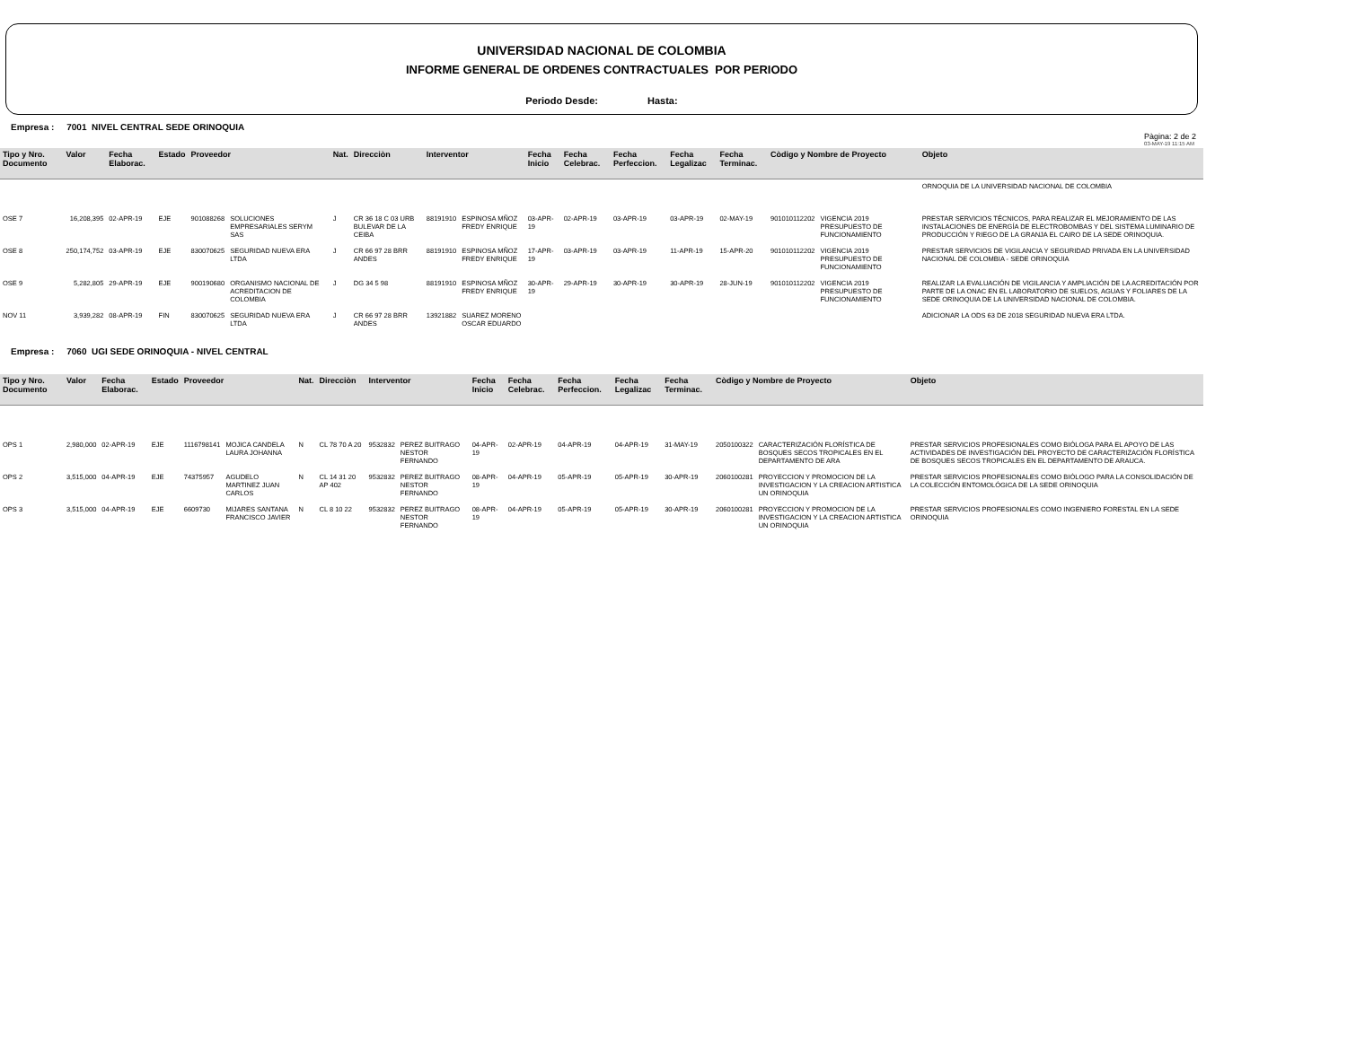UNIVERSIDAD NACIONAL DE COLOMBIA
INFORME GENERAL DE ORDENES CONTRACTUALES POR PERIODO
Periodo Desde: Hasta:
Empresa : 7001 NIVEL CENTRAL SEDE ORINOQUIA
Pàgina: 2 de 2
03-MAY-19 11:15 AM
| Tipo y Nro. Documento | Valor | Fecha Elaborac. | Estado | Proveedor | | Nat. | Direcciòn | Interventor | | Fecha Inicio | Fecha Celebrac. | Fecha Perfeccion. | Fecha Legalizac | Fecha Terminac. | Còdigo y Nombre de Proyecto | | Objeto |
| --- | --- | --- | --- | --- | --- | --- | --- | --- | --- | --- | --- | --- | --- | --- | --- | --- | --- |
| | | | | | | | | | | | | | | | | | ORNOQUIA DE LA UNIVERSIDAD NACIONAL DE COLOMBIA |
| OSE 7 | 16,208,395 | 02-APR-19 | EJE | 901088268 | SOLUCIONES EMPRESARIALES SERYM SAS | J | CR 36 18 C 03 URB BULEVAR DE LA CEIBA | 88191910 | ESPINOSA MÑOZ FREDY ENRIQUE | 03-APR-19 | 02-APR-19 | 03-APR-19 | 03-APR-19 | 02-MAY-19 | 901010112202 | VIGENCIA 2019 PRESUPUESTO DE FUNCIONAMIENTO | PRESTAR SERVICIOS TÉCNICOS, PARA REALIZAR EL MEJORAMIENTO DE LAS INSTALACIONES DE ENERGÍA DE ELECTROBOMBAS Y DEL SISTEMA LUMINARIO DE PRODUCCIÓN Y RIEGO DE LA GRANJA EL CAIRO DE LA SEDE ORINOQUIA. |
| OSE 8 | 250,174,752 | 03-APR-19 | EJE | 830070625 | SEGURIDAD NUEVA ERA LTDA | J | CR 66 97 28 BRR ANDES | 88191910 | ESPINOSA MÑOZ FREDY ENRIQUE | 17-APR-19 | 03-APR-19 | 03-APR-19 | 11-APR-19 | 15-APR-20 | 901010112202 | VIGENCIA 2019 PRESUPUESTO DE FUNCIONAMIENTO | PRESTAR SERVICIOS DE VIGILANCIA Y SEGURIDAD PRIVADA EN LA UNIVERSIDAD NACIONAL DE COLOMBIA - SEDE ORINOQUIA |
| OSE 9 | 5,282,805 | 29-APR-19 | EJE | 900190680 | ORGANISMO NACIONAL DE ACREDITACION DE COLOMBIA | J | DG 34 5 98 | 88191910 | ESPINOSA MÑOZ FREDY ENRIQUE | 30-APR-19 | 29-APR-19 | 30-APR-19 | 30-APR-19 | 28-JUN-19 | 901010112202 | VIGENCIA 2019 PRESUPUESTO DE FUNCIONAMIENTO | REALIZAR LA EVALUACIÓN DE VIGILANCIA Y AMPLIACIÓN DE LA ACREDITACIÓN POR PARTE DE LA ONAC EN EL LABORATORIO DE SUELOS, AGUAS Y FOLIARES DE LA SEDE ORINOQUIA DE LA UNIVERSIDAD NACIONAL DE COLOMBIA. |
| NOV 11 | 3,939,282 | 08-APR-19 | FIN | 830070625 | SEGURIDAD NUEVA ERA LTDA | J | CR 66 97 28 BRR ANDES | 13921882 | SUAREZ MORENO OSCAR EDUARDO | | | | | | | | ADICIONAR LA ODS 63 DE 2018 SEGURIDAD NUEVA ERA LTDA. |
Empresa : 7060 UGI SEDE ORINOQUIA - NIVEL CENTRAL
| Tipo y Nro. Documento | Valor | Fecha Elaborac. | Estado | Proveedor | | Nat. | Direcciòn | Interventor | | Fecha Inicio | Fecha Celebrac. | Fecha Perfeccion. | Fecha Legalizac | Fecha Terminac. | Còdigo y Nombre de Proyecto | | Objeto |
| --- | --- | --- | --- | --- | --- | --- | --- | --- | --- | --- | --- | --- | --- | --- | --- | --- | --- |
| OPS 1 | 2,980,000 | 02-APR-19 | EJE | 1116798141 | MOJICA CANDELA LAURA JOHANNA | N | CL 78 70 A 20 | 9532832 | PEREZ BUITRAGO NESTOR FERNANDO | 04-APR-19 | 02-APR-19 | 04-APR-19 | 04-APR-19 | 31-MAY-19 | 2050100322 | CARACTERIZACIÓN FLORÍSTICA DE BOSQUES SECOS TROPICALES EN EL DEPARTAMENTO DE ARA | PRESTAR SERVICIOS PROFESIONALES COMO BIÓLOGA PARA EL APOYO DE LAS ACTIVIDADES DE INVESTIGACIÓN DEL PROYECTO DE CARACTERIZACIÓN FLORÍSTICA DE BOSQUES SECOS TROPICALES EN EL DEPARTAMENTO DE ARAUCA. |
| OPS 2 | 3,515,000 | 04-APR-19 | EJE | 74375957 | AGUDELO MARTINEZ JUAN CARLOS | N | CL 14 31 20 AP 402 | 9532832 | PEREZ BUITRAGO NESTOR FERNANDO | 08-APR-19 | 04-APR-19 | 05-APR-19 | 05-APR-19 | 30-APR-19 | 2060100281 | PROYECCION Y PROMOCION DE LA INVESTIGACION Y LA CREACION ARTISTICA UN ORINOQUIA | PRESTAR SERVICIOS PROFESIONALES COMO BIÓLOGO PARA LA CONSOLIDACIÓN DE LA COLECCIÓN ENTOMOLÓGICA DE LA SEDE ORINOQUIA |
| OPS 3 | 3,515,000 | 04-APR-19 | EJE | 6609730 | MIJARES SANTANA FRANCISCO JAVIER | N | CL 8 10 22 | 9532832 | PEREZ BUITRAGO NESTOR FERNANDO | 08-APR-19 | 04-APR-19 | 05-APR-19 | 05-APR-19 | 30-APR-19 | 2060100281 | PROYECCION Y PROMOCION DE LA INVESTIGACION Y LA CREACION ARTISTICA UN ORINOQUIA | PRESTAR SERVICIOS PROFESIONALES COMO INGENIERO FORESTAL EN LA SEDE ORINOQUIA |